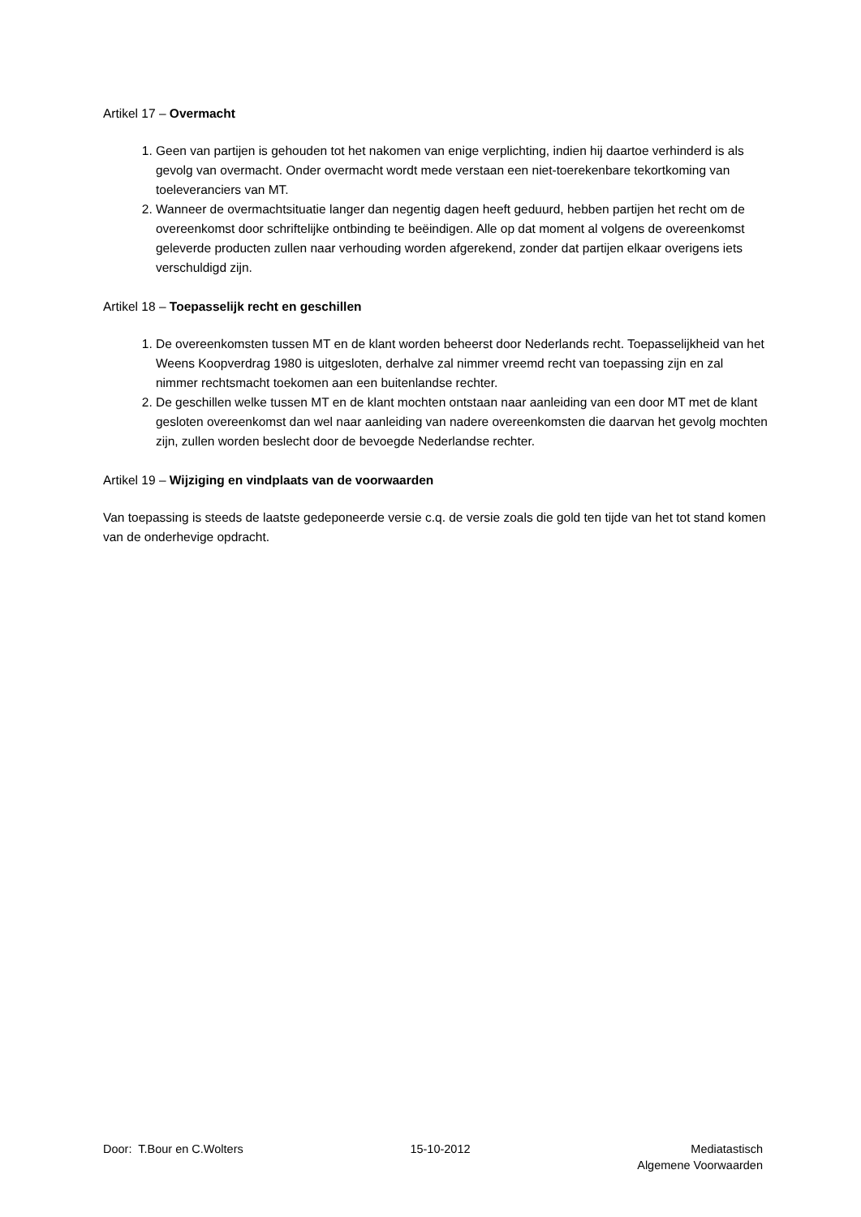Artikel 17 – Overmacht
1. Geen van partijen is gehouden tot het nakomen van enige verplichting, indien hij daartoe verhinderd is als gevolg van overmacht. Onder overmacht wordt mede verstaan een niet-toerekenbare tekortkoming van toeleveranciers van MT.
2. Wanneer de overmachtsituatie langer dan negentig dagen heeft geduurd, hebben partijen het recht om de overeenkomst door schriftelijke ontbinding te beëindigen. Alle op dat moment al volgens de overeenkomst geleverde producten zullen naar verhouding worden afgerekend, zonder dat partijen elkaar overigens iets verschuldigd zijn.
Artikel 18 – Toepasselijk recht en geschillen
1. De overeenkomsten tussen MT en de klant worden beheerst door Nederlands recht. Toepasselijkheid van het Weens Koopverdrag 1980 is uitgesloten, derhalve zal nimmer vreemd recht van toepassing zijn en zal nimmer rechtsmacht toekomen aan een buitenlandse rechter.
2. De geschillen welke tussen MT en de klant mochten ontstaan naar aanleiding van een door MT met de klant gesloten overeenkomst dan wel naar aanleiding van nadere overeenkomsten die daarvan het gevolg mochten zijn, zullen worden beslecht door de bevoegde Nederlandse rechter.
Artikel 19 – Wijziging en vindplaats van de voorwaarden
Van toepassing is steeds de laatste gedeponeerde versie c.q. de versie zoals die gold ten tijde van het tot stand komen van de onderhevige opdracht.
Door: T.Bour en C.Wolters 15-10-2012 Mediatastisch
Algemene Voorwaarden